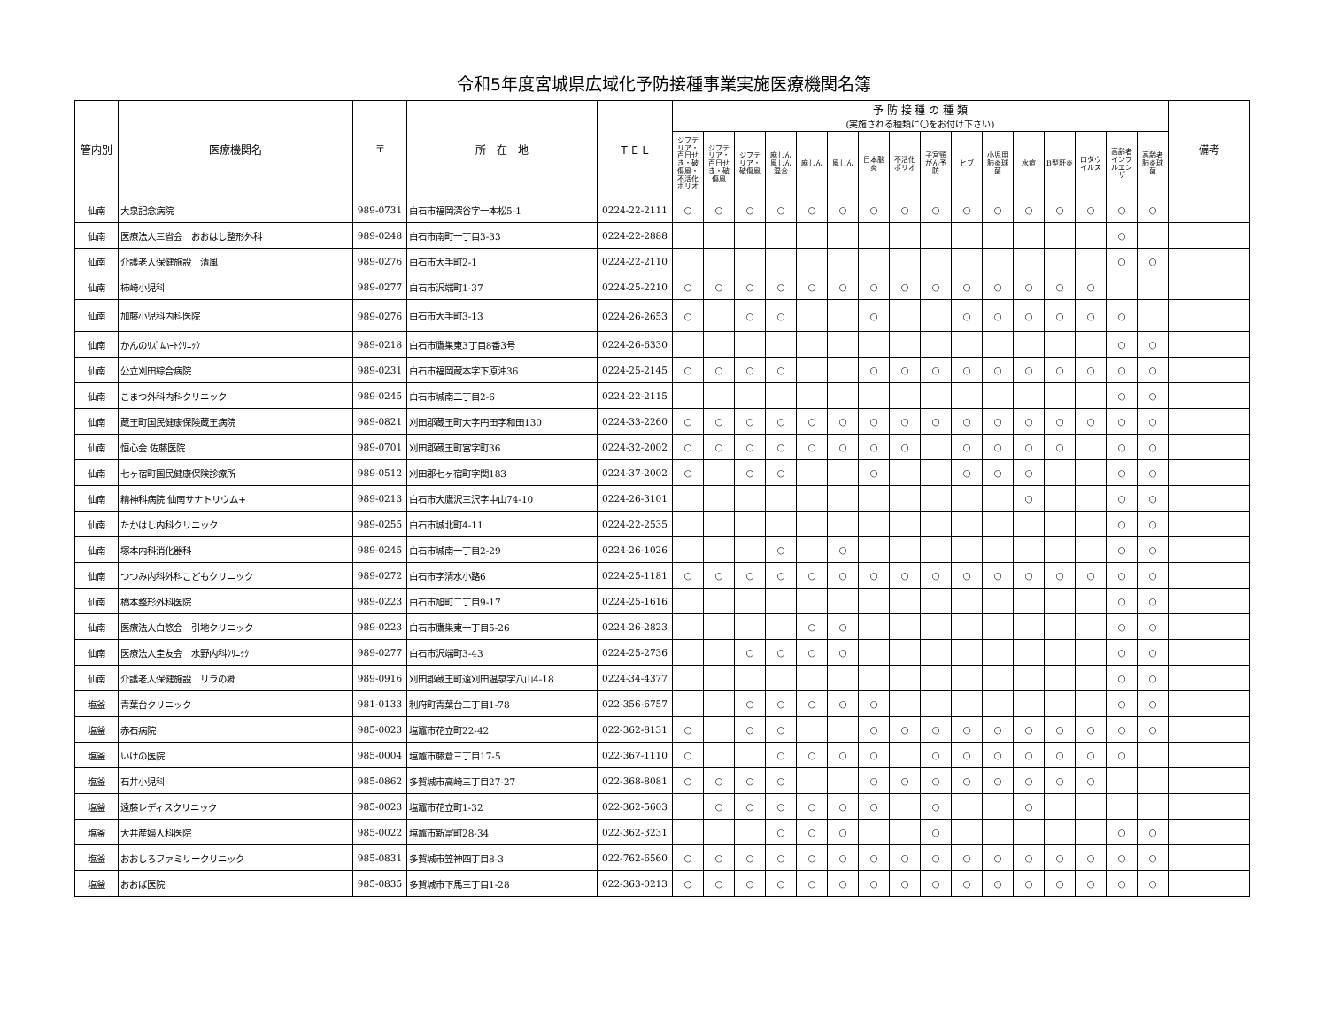令和5年度宮城県広域化予防接種事業実施医療機関名簿
| 管内別 | 医療機関名 | 〒 | 所 在 地 | ＴＥＬ | 予 防 接 種 の 種 類 (実施される種類に〇をお付け下さい) | | | | | | | | | | | | | | | | 備考 |
| --- | --- | --- | --- | --- | --- | --- | --- | --- | --- | --- | --- | --- | --- | --- | --- | --- | --- | --- | --- | --- | --- |
| | | | | | ジフテリア・百日せき・破傷風・不活化ポリオ | ジフテリア・百日せき・破傷風 | ジフテリア・破傷風 | 麻しん風しん混合 | 麻しん | 風しん | 日本脳炎 | 不活化ポリオ | 子宮頸がん予防 | ヒブ | 小児用肺炎球菌 | 水痘 | B型肝炎 | ロタウイルス | 高齢者インフルエンザ | 高齢者肺炎球菌 | |
| 仙南 | 大泉記念病院 | 989-0731 | 白石市福岡深谷字一本松5-1 | 0224-22-2111 | ○ | ○ | ○ | ○ | ○ | ○ | ○ | ○ | ○ | ○ | ○ | ○ | ○ | ○ | ○ | ○ | |
| 仙南 | 医療法人三省会 おおはし整形外科 | 989-0248 | 白石市南町一丁目3-33 | 0224-22-2888 | | | | | | | | | | | | | | | ○ | | |
| 仙南 | 介護老人保健施設 清風 | 989-0276 | 白石市大手町2-1 | 0224-22-2110 | | | | | | | | | | | | | | | ○ | ○ | |
| 仙南 | 柿崎小児科 | 989-0277 | 白石市沢端町1-37 | 0224-25-2210 | ○ | ○ | ○ | ○ | ○ | ○ | ○ | ○ | ○ | ○ | ○ | ○ | ○ | ○ | | | |
| 仙南 | 加藤小児科内科医院 | 989-0276 | 白石市大手町3-13 | 0224-26-2653 | ○ | | ○ | ○ | | | ○ | | | ○ | ○ | ○ | ○ | ○ | ○ | | |
| 仙南 | かんのﾘｽﾞﾑﾊｰﾄｸﾘﾆｯｸ | 989-0218 | 白石市鷹巣東3丁目8番3号 | 0224-26-6330 | | | | | | | | | | | | | | | ○ | ○ | |
| 仙南 | 公立刈田綜合病院 | 989-0231 | 白石市福岡蔵本字下原沖36 | 0224-25-2145 | ○ | ○ | ○ | ○ | | | ○ | ○ | ○ | ○ | ○ | ○ | ○ | ○ | ○ | ○ | |
| 仙南 | こまつ外科内科クリニック | 989-0245 | 白石市城南二丁目2-6 | 0224-22-2115 | | | | | | | | | | | | | | | ○ | ○ | |
| 仙南 | 蔵王町国民健康保険蔵王病院 | 989-0821 | 刈田郡蔵王町大字円田字和田130 | 0224-33-2260 | ○ | ○ | ○ | ○ | ○ | ○ | ○ | ○ | ○ | ○ | ○ | ○ | ○ | ○ | ○ | ○ | |
| 仙南 | 恒心会 佐藤医院 | 989-0701 | 刈田郡蔵王町宮字町36 | 0224-32-2002 | ○ | ○ | ○ | ○ | ○ | ○ | ○ | ○ | | ○ | ○ | ○ | ○ | | ○ | ○ | |
| 仙南 | 七ヶ宿町国民健康保険診療所 | 989-0512 | 刈田郡七ヶ宿町字関183 | 0224-37-2002 | ○ | | ○ | ○ | | | ○ | | | ○ | ○ | ○ | | | ○ | ○ | |
| 仙南 | 精神科病院 仙南サナトリウム+ | 989-0213 | 白石市大鷹沢三沢字中山74-10 | 0224-26-3101 | | | | | | | | | | | | ○ | | | ○ | ○ | |
| 仙南 | たかはし内科クリニック | 989-0255 | 白石市城北町4-11 | 0224-22-2535 | | | | | | | | | | | | | | | ○ | ○ | |
| 仙南 | 塚本内科消化器科 | 989-0245 | 白石市城南一丁目2-29 | 0224-26-1026 | | | | ○ | | ○ | | | | | | | | | ○ | ○ | |
| 仙南 | つつみ内科外科こどもクリニック | 989-0272 | 白石市字清水小路6 | 0224-25-1181 | ○ | ○ | ○ | ○ | ○ | ○ | ○ | ○ | ○ | ○ | ○ | ○ | ○ | ○ | ○ | ○ | |
| 仙南 | 橋本整形外科医院 | 989-0223 | 白石市旭町二丁目9-17 | 0224-25-1616 | | | | | | | | | | | | | | | ○ | ○ | |
| 仙南 | 医療法人白悠会 引地クリニック | 989-0223 | 白石市鷹巣東一丁目5-26 | 0224-26-2823 | | | | | ○ | ○ | | | | | | | | | ○ | ○ | |
| 仙南 | 医療法人圭友会 水野内科ｸﾘﾆｯｸ | 989-0277 | 白石市沢端町3-43 | 0224-25-2736 | | | ○ | ○ | ○ | ○ | | | | | | | | | ○ | ○ | |
| 仙南 | 介護老人保健施設 リラの郷 | 989-0916 | 刈田郡蔵王町遠刈田温泉字八山4-18 | 0224-34-4377 | | | | | | | | | | | | | | | ○ | ○ | |
| 塩釜 | 青葉台クリニック | 981-0133 | 利府町青葉台三丁目1-78 | 022-356-6757 | | | ○ | ○ | ○ | ○ | ○ | | | | | | | | ○ | ○ | |
| 塩釜 | 赤石病院 | 985-0023 | 塩竈市花立町22-42 | 022-362-8131 | ○ | | ○ | ○ | | | ○ | ○ | ○ | ○ | ○ | ○ | ○ | ○ | ○ | ○ | |
| 塩釜 | いけの医院 | 985-0004 | 塩竈市藤倉三丁目17-5 | 022-367-1110 | ○ | | | ○ | ○ | ○ | ○ | | ○ | ○ | ○ | ○ | ○ | ○ | ○ | | |
| 塩釜 | 石井小児科 | 985-0862 | 多賀城市高崎三丁目27-27 | 022-368-8081 | ○ | ○ | ○ | ○ | | | ○ | ○ | ○ | ○ | ○ | ○ | ○ | ○ | | | |
| 塩釜 | 遠藤レディスクリニック | 985-0023 | 塩竈市花立町1-32 | 022-362-5603 | | ○ | ○ | ○ | ○ | ○ | ○ | | ○ | | | ○ | | | | | |
| 塩釜 | 大井産婦人科医院 | 985-0022 | 塩竈市新富町28-34 | 022-362-3231 | | | | ○ | ○ | ○ | | | ○ | | | | | | ○ | ○ | |
| 塩釜 | おおしろファミリークリニック | 985-0831 | 多賀城市笠神四丁目8-3 | 022-762-6560 | ○ | ○ | ○ | ○ | ○ | ○ | ○ | ○ | ○ | ○ | ○ | ○ | ○ | ○ | ○ | ○ | |
| 塩釜 | おおば医院 | 985-0835 | 多賀城市下馬三丁目1-28 | 022-363-0213 | ○ | ○ | ○ | ○ | ○ | ○ | ○ | ○ | ○ | ○ | ○ | ○ | ○ | ○ | ○ | ○ | |